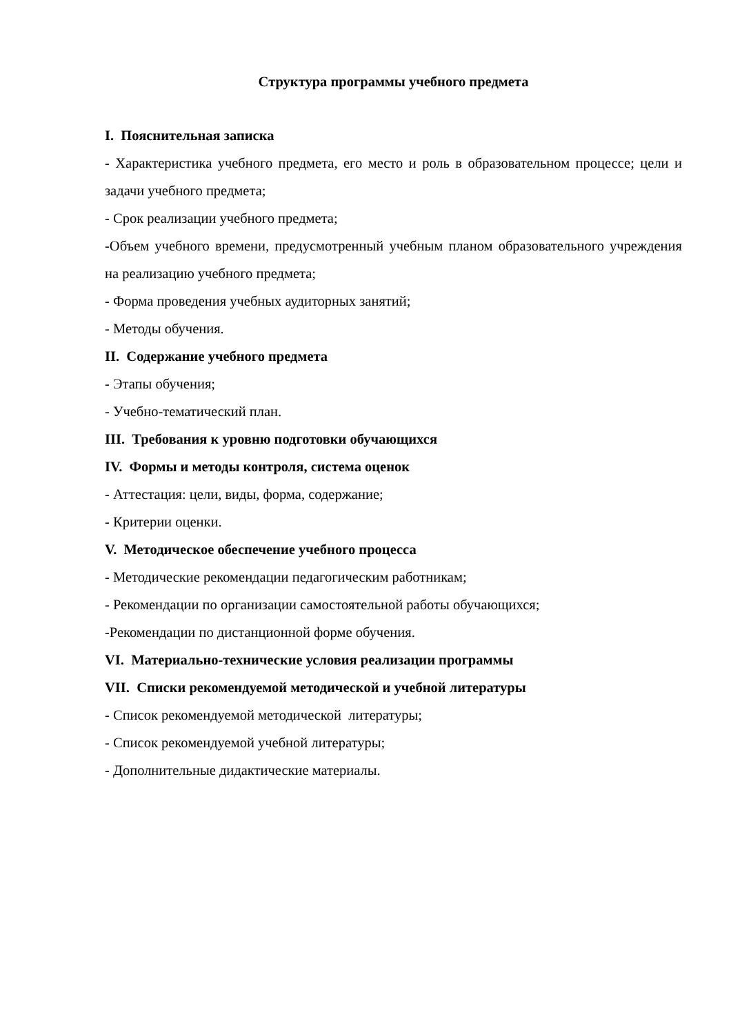Структура программы учебного предмета
I. Пояснительная записка
- Характеристика учебного предмета, его место и роль в образовательном процессе; цели и задачи учебного предмета;
- Срок реализации учебного предмета;
-Объем учебного времени, предусмотренный учебным планом образовательного учреждения на реализацию учебного предмета;
- Форма проведения учебных аудиторных занятий;
- Методы обучения.
II. Содержание учебного предмета
- Этапы обучения;
- Учебно-тематический план.
III. Требования к уровню подготовки обучающихся
IV. Формы и методы контроля, система оценок
- Аттестация: цели, виды, форма, содержание;
- Критерии оценки.
V. Методическое обеспечение учебного процесса
- Методические рекомендации педагогическим работникам;
- Рекомендации по организации самостоятельной работы обучающихся;
-Рекомендации по дистанционной форме обучения.
VI. Материально-технические условия реализации программы
VII. Списки рекомендуемой методической и учебной литературы
- Список рекомендуемой методической литературы;
- Список рекомендуемой учебной литературы;
- Дополнительные дидактические материалы.